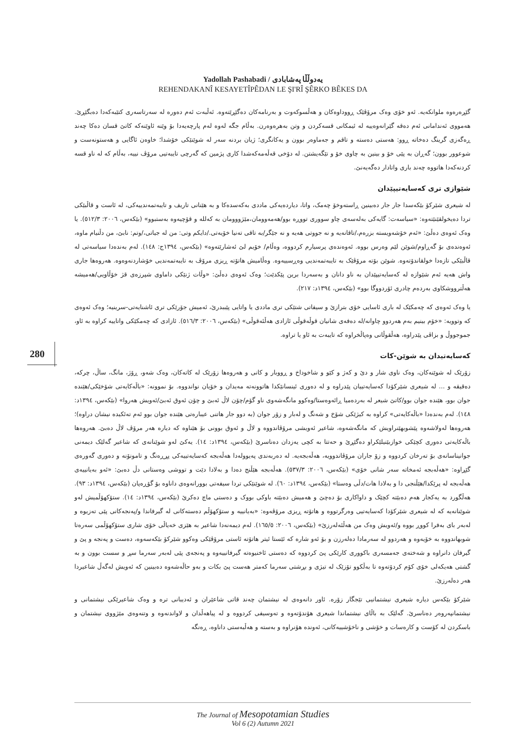Yadollah Pashabadi / یەدوڵڵا پەشابادی
REHENDAKANÎ KESAYETÎPÊDAN LE ŞI'RÎ ŞÊRKO BÊKES DA
گێڕەرەوە ملوانکەیە. ئەو خۆی وەک مرۆڤێک ڕووداوەکان و هەڵسوکەوت و بەرنامەکان دەگێڕێتەوە. ئەڵبەت ئەم دەورە لە سەرتاسەری کتێبەکەدا دەبگێڕێ. هەمووی ئەندامانی ئەم دەقە گێرانەوەییە لە ئیمکانی قسەکردن و وتن بەهرەوەرن. بەڵام جگە لەوە لەم پارچەیەدا بۆ وێنە ئاوێنەکە کاتێ قسان دەکا چەند ڕەگەزی گرینگ دەخاتە ڕوو: هەستی دەسته و تاقم و جەماوەر بوون و یەکانگری؛ ژیان بردنە سەر لە شوێنێکی خۆشدا؛ خاوەن ئاگایی و هەستونەست و شوعوور بوون؛ گەڕان بە پێی خۆ و بینین بە چاوی خۆ و تێگەیشتن. لە دۆخی قەڵەمەکەشدا کاری پژمین کە گەرچی تایبەتیی مرۆڤ نییە، بەڵام کە لە ناو قسە کردنەکەدا هاتووە چەند باری واتادار دەگەیەنێ.
شێوازی تری کەسایەتیپێدان
لە شیعری شێرکۆ بێکەسدا جار جار دەبینین ڕاستەوخۆ چەمک، واتا، دیاردەیەکی ماددی بەکەسدەکا و بە هێنانی تاریف و تایبەتمەندییەکی، لە ئاست و قاڵبێکی تردا دەیخولقێنێتەوە: «سیاسەت: گایەکی بەلەسەی چاو سووری تووڕە بوو/هەمەوومان،مێژووومان بە کەللە و قۆچیەوە بەستبوو» (بێکەس، ٢٠٠٦: ٥١٢/٣). یا وەک ئەوەی دەڵێ: «ئەم خۆشەویستە بزرەم،/تاقانەیە و نە جووتی هەیە و نە جێگر/بە تاقی تەنیا خۆیەتی./دایکم وتی: من لە جیاتی،/وتم: نابێ، من دڵنیام ماوە، ئەوەندەی بۆ گەڕاوم/شوێن لێم وەرس بووە. ئەوەندەی پرسیارم کردووە، وەڵام/ خۆیم لێ ئەشارێتەوە» (بێکەس، ١٣٩٤ج: ١٤٨). لەم بەندەدا سیاسەتی لە قاڵبێکی تازەدا خولقاندۆتەوە. شوێن بۆتە مرۆڤێک بە تایبەتمەندیی وەڕسییەوە. وەڵامیش هاتۆتە ڕیزی مرۆڤ بە تایبەتمەندیی خۆشاردنەوەوە. هەروەها جاری واش هەیە ئەم شێوازە لە کەسایەتیپێدان بە ناو دانان و بەسەردا برین پێکدێت؛ وەک ئەوەی دەڵێ: «وڵات ژنێکی داماوی شپرزەی قژ خۆڵاویی/هەمیشە هەڵترووشکاوی بەردەم چادری ئۆردووگا بوو» (بێکەس، ١٣٩٤د: ٢١٧).
یا وەک ئەوەی کە چەمکێک لە باری ئاسایی خۆی بترازێ و سیفاتی شتێکی تری ماددی یا واتایی پێببدرێ، ئەمیش جۆرێکی تری ئاشنایەتی-سرینیە؛ وەک ئەوەی کە وتوویە: «خۆم بینیم بەم هەردوو چاوانە/لە دەفەی شانیان قوڵەقوڵی ئازادی هەڵئەقوڵی» (بێکەس، ٢٠٠٦: ٥١٦/٣). ئازادی کە چەمکێکی واتاییە کراوە بە ئاو، جموجووڵ و بزاڤی پێدراوە، هەڵقوڵانی وەپاڵخراوە کە تایبەت بە ئاو یا تراوە.
کەسایەتیدان بە شوێن-کات
زۆرێک لە شوێنەکان، وەک ناوی شار و دێ و کەژ و کێو و شاخوداخ و ڕووبار و کانی و هەروەها زۆرێک لە کاتەکان، وەک شەو، ڕۆژ، مانگ، ساڵ، چرکە، دەقیقە و ... لە شیعری شێرکۆدا کەسایەتییان پێدراوە و لە دەوری ئینسانێکدا هاتوونەتە مەیدان و خۆیان نواندووە. بۆ نموونە: «باڵەکایەتی شۆخێکی/هێندە جوان بوو، هێندە جوان بوو/کاتێ شیعر لە بەردەمیا ڕائەوەستا/وەکوو مانگەشەوی ناو گۆم/چۆن لاڵ ئەبێ و چۆن ئەوق ئەبێ/ئەویش هەروا» (بێکەس، ١٣٩٤د: ١٤٨). لەم بەندەدا «باڵەکایەتی» کراوە بە کیژێکی شۆخ و شەنگ و لەبار و زۆر جوان (بە دوو جار هاتنی عیبارەتی هێندە جوان بوو ئەم تەئکیدە نیشان دراوە)؛ هەروەها لەولاشەوە پێشوبهێنراویش کە مانگەشەوە، شاعیر ئەویشی مرۆڤاندووە و لاڵ و ئەوق بوونی بۆ هێناوە کە دیارە هەر مرۆڤ لاڵ دەبێ. هەروەها باڵەکایەتی دەوری کچێکی خوازبێنیلێکراو دەگێڕێ و حەتتا بە کچی یەزدان دەناسرێ (بێکەس، ١٣٩٤د: ١٤). یەکێ لەو شوێنانەی کە شاعیر گەلێک دیمەنی جوانیناسانەی بۆ تەرخان کردووە و زۆ جاران مرۆڤاندوویە، هەڵەبجەیە. لە دەربەندی پەیوولەدا هەڵەبجە کەسایەتییەکی پڕڕەنگ و تامونۆنە و دەوری گەورەی گێڕاوە: «هەڵەبجە ئەمخاتە سەر شانی خۆی» (بێکەس، ٢٠٠٦: ٥٣٧/٣). هەڵەبجە هێڵنج دەدا و بەلادا دێت و تووشی وەستانی دڵ دەبێ: «ئەو بەیانییەی هەڵەبجە لە پرێکدا/هێڵنجی دا و بەلادا هات/دڵی وەستا» (بێکەس، ١٣٩٤د: ٦٠). لە شوێنێکی تردا سیفەتی بوورانەوەی داناوە بۆ گۆڕەپان (بێکەس، ١٣٩٤د: ٩٣). هەڵگورد بە یەکجار هەم دەبێتە کچێک و داواکاری بۆ دەچێ و هەمیش دەبێتە باوکی بووک و دەستی ماچ دەکرێ (بێکەس، ١٣٩٤د: ١٤). ستۆکهۆڵمیش لەو شوێنانەیە کە لە شیعری شێرکۆدا کەسایەتیی وەرگرتووە و هاتۆتە ڕیزی مرۆڤەوە: «بەیانییە و ستۆکهۆڵم دەستەکانی لە گیرفاندا و/پەنجەکانی پێی تەزیوە و لەبەر بای بەفرا کووڕ بووە و/ئەویش وەک من هەڵئەلەرزێ» (بێکەس، ٢٠٠٦: ١٦٥/٥). لەم دیمەنەدا شاعیر بە هێزی خەیاڵی خۆی شاری ستۆکهۆڵمی سەرەتا شوبهاندووە بە خۆیەوە و هەردوو لە سەرمادا دەلەرزن و بۆ ئەو شارە کە ئێستا ئیتر هاتۆتە ئاستی مرۆڤێکی وەکوو شێرکۆ بێکەسەوە، دەست و پەنجە و پێ و گیرفان دانراوە و شەختەی جەمسەری باکووری کارێکی پێ کردووە کە دەستی ئاخنیوەتە گیرفانییەوە و پەنجەی پێی لەبەر سەرما سڕ و سست بوون و بە گشتی هەیکەلی خۆی کۆم کردۆتەوە تا بەڵکوو تۆزێک لە تیژی و بڕشتی سەرما کەمتر هەست پێ بکات و بەو حاڵەشەوە دەبینین کە ئەویش لەگەڵ شاعیردا هەر دەلەرزێ.
شێرکۆ بێکەس دیارە شیعری نیشتمانیی تێجگار زۆرە. ئاور دانەوەی لە نیشتمان چەند قاتی شاعێران و ئەدیبانی ترە و وەک شاعیرێکی نیشتمانی و نیشتمانپەروەر دەناسرێ. گەلێک بە باڵای نیشتماندا شیعری هۆندۆتەوە و تەوسیفی کردووە و لە پیاهەڵدان و لاواندنەوە و وتنەوەی مێژووی نیشتمان و باسکردن لە کۆست و کارەسات و خۆشی و ناخۆشییەکانی، ئەوندە هۆنراوە و بەستە و هەڵبەستی داناوە، ڕەنگە
280
The Journal of Mesopotamian Studies
Vol 6 (2) Autumn 2021